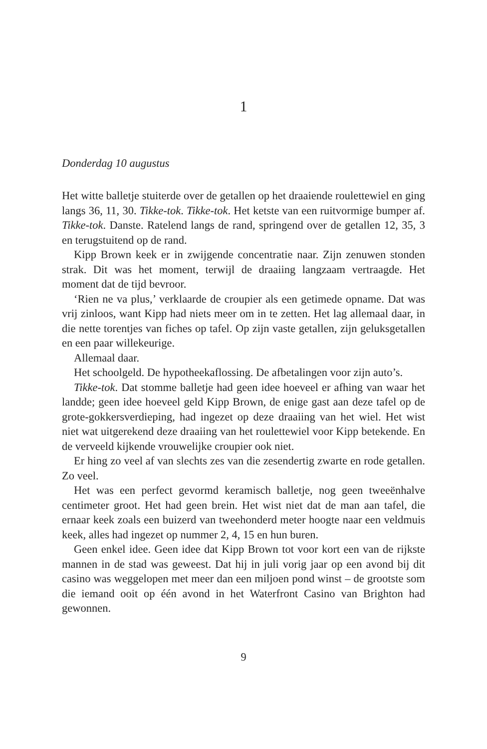1
Donderdag 10 augustus
Het witte balletje stuiterde over de getallen op het draaiende roulettewiel en ging langs 36, 11, 30. Tikke-tok. Tikke-tok. Het ketste van een ruitvormige bumper af. Tikke-tok. Danste. Ratelend langs de rand, springend over de getallen 12, 35, 3 en terugstuitend op de rand.
Kipp Brown keek er in zwijgende concentratie naar. Zijn zenuwen stonden strak. Dit was het moment, terwijl de draaiing langzaam vertraagde. Het moment dat de tijd bevroor.
‘Rien ne va plus,’ verklaarde de croupier als een getimede opname. Dat was vrij zinloos, want Kipp had niets meer om in te zetten. Het lag allemaal daar, in die nette torentjes van fiches op tafel. Op zijn vaste getallen, zijn geluksgetallen en een paar willekeurige.
Allemaal daar.
Het schoolgeld. De hypotheekaflossing. De afbetalingen voor zijn auto’s.
Tikke-tok. Dat stomme balletje had geen idee hoeveel er afhing van waar het landde; geen idee hoeveel geld Kipp Brown, de enige gast aan deze tafel op de grote-gokkersverdieping, had ingezet op deze draaiing van het wiel. Het wist niet wat uitgerekend deze draaiing van het roulettewiel voor Kipp betekende. En de verveeld kijkende vrouwelijke croupier ook niet.
Er hing zo veel af van slechts zes van die zesendertig zwarte en rode getallen. Zo veel.
Het was een perfect gevormd keramisch balletje, nog geen tweeënhalve centimeter groot. Het had geen brein. Het wist niet dat de man aan tafel, die ernaar keek zoals een buizerd van tweehonderd meter hoogte naar een veldmuis keek, alles had ingezet op nummer 2, 4, 15 en hun buren.
Geen enkel idee. Geen idee dat Kipp Brown tot voor kort een van de rijkste mannen in de stad was geweest. Dat hij in juli vorig jaar op een avond bij dit casino was weggelopen met meer dan een miljoen pond winst – de grootste som die iemand ooit op één avond in het Waterfront Casino van Brighton had gewonnen.
9